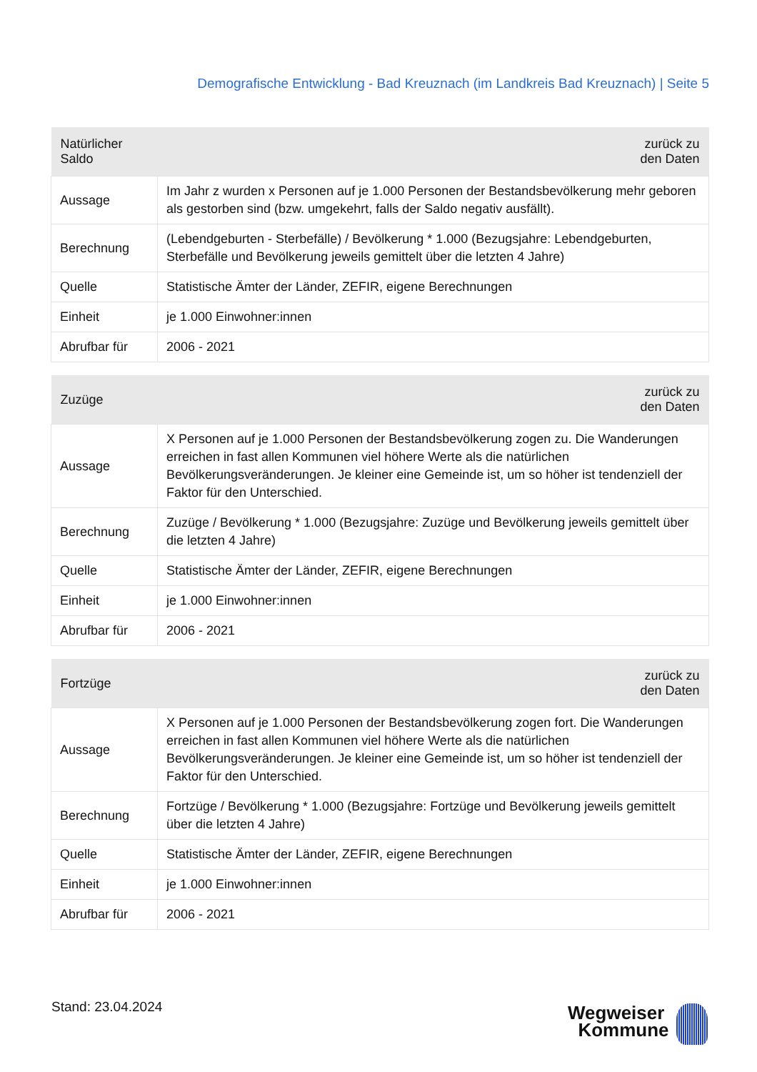Demografische Entwicklung - Bad Kreuznach (im Landkreis Bad Kreuznach) | Seite 5
| Natürlicher Saldo | zurück zu den Daten |
| --- | --- |
| Aussage | Im Jahr z wurden x Personen auf je 1.000 Personen der Bestandsbevölkerung mehr geboren als gestorben sind (bzw. umgekehrt, falls der Saldo negativ ausfällt). |
| Berechnung | (Lebendgeburten - Sterbefälle) / Bevölkerung * 1.000 (Bezugsjahre: Lebendgeburten, Sterbefälle und Bevölkerung jeweils gemittelt über die letzten 4 Jahre) |
| Quelle | Statistische Ämter der Länder, ZEFIR, eigene Berechnungen |
| Einheit | je 1.000 Einwohner:innen |
| Abrufbar für | 2006 - 2021 |
| Zuzüge | zurück zu den Daten |
| --- | --- |
| Aussage | X Personen auf je 1.000 Personen der Bestandsbevölkerung zogen zu. Die Wanderungen erreichen in fast allen Kommunen viel höhere Werte als die natürlichen Bevölkerungsveränderungen. Je kleiner eine Gemeinde ist, um so höher ist tendenziell der Faktor für den Unterschied. |
| Berechnung | Zuzüge / Bevölkerung * 1.000 (Bezugsjahre: Zuzüge und Bevölkerung jeweils gemittelt über die letzten 4 Jahre) |
| Quelle | Statistische Ämter der Länder, ZEFIR, eigene Berechnungen |
| Einheit | je 1.000 Einwohner:innen |
| Abrufbar für | 2006 - 2021 |
| Fortzüge | zurück zu den Daten |
| --- | --- |
| Aussage | X Personen auf je 1.000 Personen der Bestandsbevölkerung zogen fort. Die Wanderungen erreichen in fast allen Kommunen viel höhere Werte als die natürlichen Bevölkerungsveränderungen. Je kleiner eine Gemeinde ist, um so höher ist tendenziell der Faktor für den Unterschied. |
| Berechnung | Fortzüge / Bevölkerung * 1.000 (Bezugsjahre: Fortzüge und Bevölkerung jeweils gemittelt über die letzten 4 Jahre) |
| Quelle | Statistische Ämter der Länder, ZEFIR, eigene Berechnungen |
| Einheit | je 1.000 Einwohner:innen |
| Abrufbar für | 2006 - 2021 |
Stand: 23.04.2024
Wegweiser
Kommune